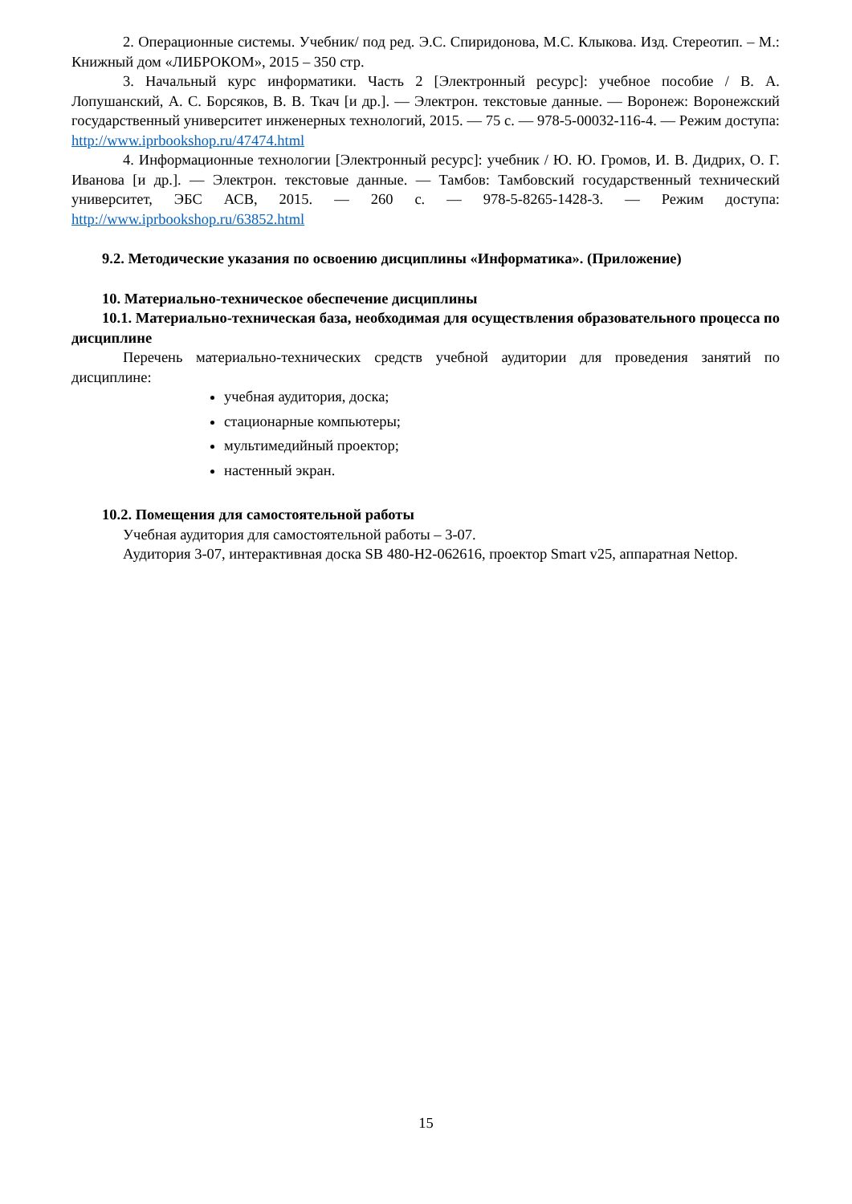2. Операционные системы. Учебник/ под ред. Э.С. Спиридонова, М.С. Клыкова. Изд. Стереотип. – М.: Книжный дом «ЛИБРОКОМ», 2015 – 350 стр.
3. Начальный курс информатики. Часть 2 [Электронный ресурс]: учебное пособие / В. А. Лопушанский, А. С. Борсяков, В. В. Ткач [и др.]. — Электрон. текстовые данные. — Воронеж: Воронежский государственный университет инженерных технологий, 2015. — 75 с. — 978-5-00032-116-4. — Режим доступа: http://www.iprbookshop.ru/47474.html
4. Информационные технологии [Электронный ресурс]: учебник / Ю. Ю. Громов, И. В. Дидрих, О. Г. Иванова [и др.]. — Электрон. текстовые данные. — Тамбов: Тамбовский государственный технический университет, ЭБС АСВ, 2015. — 260 с. — 978-5-8265-1428-3. — Режим доступа: http://www.iprbookshop.ru/63852.html
9.2. Методические указания по освоению дисциплины «Информатика». (Приложение)
10. Материально-техническое обеспечение дисциплины
10.1. Материально-техническая база, необходимая для осуществления образовательного процесса по дисциплине
Перечень материально-технических средств учебной аудитории для проведения занятий по дисциплине:
учебная аудитория, доска;
стационарные компьютеры;
мультимедийный проектор;
настенный экран.
10.2. Помещения для самостоятельной работы
Учебная аудитория для самостоятельной работы – 3-07.
Аудитория 3-07, интерактивная доска SB 480-H2-062616, проектор Smart v25, аппаратная Nettop.
15